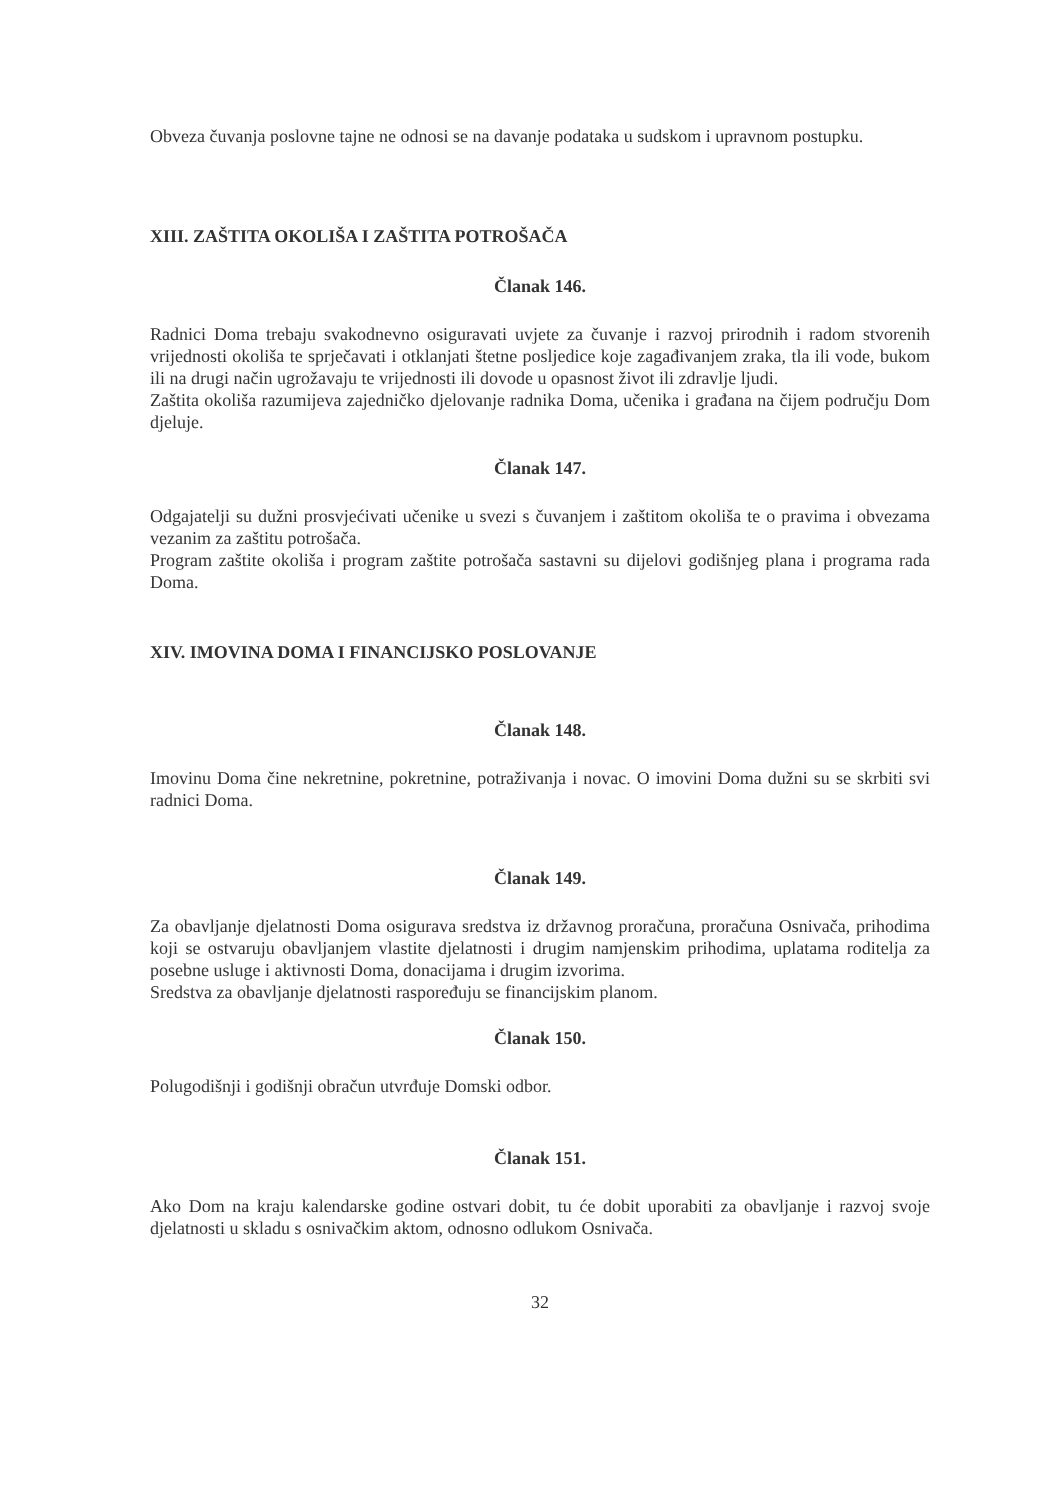Obveza čuvanja poslovne tajne ne odnosi se na davanje podataka u sudskom i upravnom postupku.
XIII. ZAŠTITA OKOLIŠA I ZAŠTITA POTROŠAČA
Članak 146.
Radnici Doma trebaju svakodnevno osiguravati uvjete za čuvanje i razvoj prirodnih i radom stvorenih vrijednosti okoliša te sprječavati i otklanjati štetne posljedice koje zagađivanjem zraka, tla ili vode, bukom ili na drugi način ugrožavaju te vrijednosti ili dovode u opasnost život ili zdravlje ljudi.
Zaštita okoliša razumijeva zajedničko djelovanje radnika Doma, učenika i građana na čijem području Dom djeluje.
Članak 147.
Odgajatelji su dužni prosvjećivati učenike u svezi s čuvanjem i zaštitom okoliša te o pravima i obvezama vezanim za zaštitu potrošača.
Program zaštite okoliša i program zaštite potrošača sastavni su dijelovi godišnjeg plana i programa rada Doma.
XIV. IMOVINA DOMA I FINANCIJSKO POSLOVANJE
Članak 148.
Imovinu Doma čine nekretnine, pokretnine, potraživanja i novac. O imovini Doma dužni su se skrbiti svi radnici Doma.
Članak 149.
Za obavljanje djelatnosti Doma osigurava sredstva iz državnog proračuna, proračuna Osnivača, prihodima koji se ostvaruju obavljanjem vlastite djelatnosti i drugim namjenskim prihodima, uplatama roditelja za posebne usluge i aktivnosti Doma, donacijama i drugim izvorima.
Sredstva za obavljanje djelatnosti raspoređuju se financijskim planom.
Članak 150.
Polugodišnji i godišnji obračun utvrđuje Domski odbor.
Članak 151.
Ako Dom na kraju kalendarske godine ostvari dobit, tu će dobit uporabiti za obavljanje i razvoj svoje djelatnosti u skladu s osnivačkim aktom, odnosno odlukom Osnivača.
32